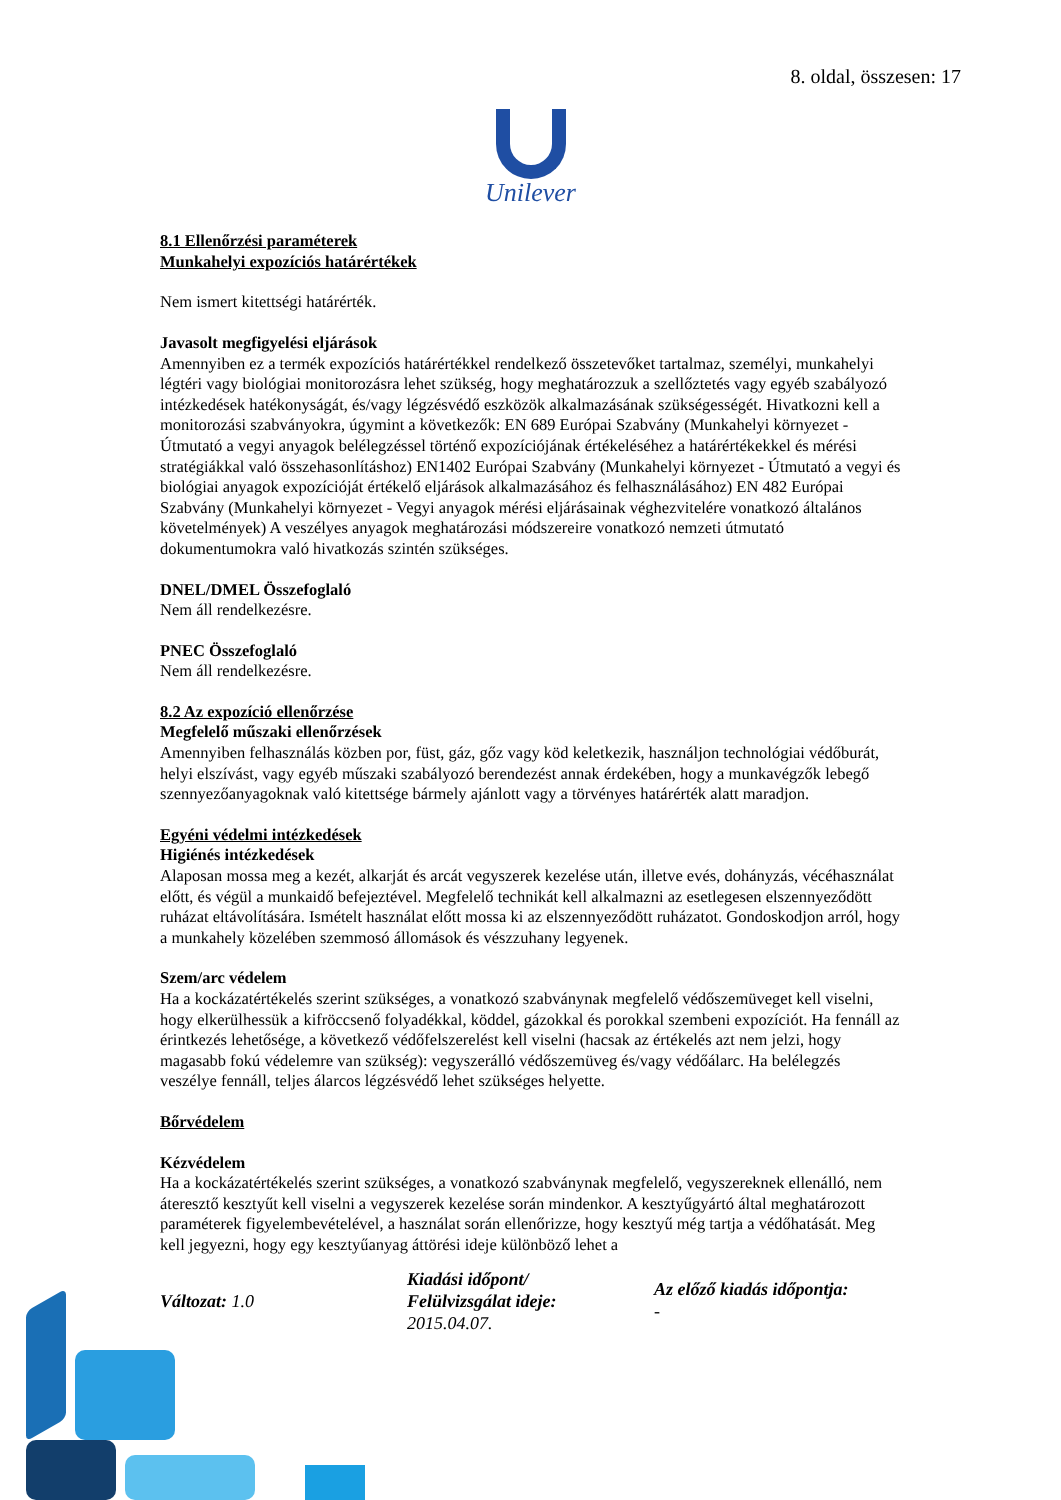8. oldal, összesen: 17
Unilever
8.1 Ellenőrzési paraméterek
Munkahelyi expozíciós határértékek
Nem ismert kitettségi határérték.
Javasolt megfigyelési eljárások
Amennyiben ez a termék expozíciós határértékkel rendelkező összetevőket tartalmaz, személyi, munkahelyi légtéri vagy biológiai monitorozásra lehet szükség, hogy meghatározzuk a szellőztetés vagy egyéb szabályozó intézkedések hatékonyságát, és/vagy légzésvédő eszközök alkalmazásának szükségességét. Hivatkozni kell a monitorozási szabványokra, úgymint a következők: EN 689 Európai Szabvány (Munkahelyi környezet - Útmutató a vegyi anyagok belélegzéssel történő expozíciójának értékeléséhez a határértékekkel és mérési stratégiákkal való összehasonlításhoz) EN1402 Európai Szabvány (Munkahelyi környezet - Útmutató a vegyi és biológiai anyagok expozícióját értékelő eljárások alkalmazásához és felhasználásához) EN 482 Európai Szabvány (Munkahelyi környezet - Vegyi anyagok mérési eljárásainak véghezvitelére vonatkozó általános követelmények) A veszélyes anyagok meghatározási módszereire vonatkozó nemzeti útmutató dokumentumokra való hivatkozás szintén szükséges.
DNEL/DMEL Összefoglaló
Nem áll rendelkezésre.
PNEC Összefoglaló
Nem áll rendelkezésre.
8.2 Az expozíció ellenőrzése
Megfelelő műszaki ellenőrzések
Amennyiben felhasználás közben por, füst, gáz, gőz vagy köd keletkezik, használjon technológiai védőburát, helyi elszívást, vagy egyéb műszaki szabályozó berendezést annak érdekében, hogy a munkavégzők lebegő szennyezőanyagoknak való kitettsége bármely ajánlott vagy a törvényes határérték alatt maradjon.
Egyéni védelmi intézkedések
Higiénés intézkedések
Alaposan mossa meg a kezét, alkarját és arcát vegyszerek kezelése után, illetve evés, dohányzás, vécéhasználat előtt, és végül a munkaidő befejeztével. Megfelelő technikát kell alkalmazni az esetlegesen elszennyeződött ruházat eltávolítására. Ismételt használat előtt mossa ki az elszennyeződött ruházatot. Gondoskodjon arról, hogy a munkahely közelében szemmosó állomások és vészzuhany legyenek.
Szem/arc védelem
Ha a kockázatértékelés szerint szükséges, a vonatkozó szabványnak megfelelő védőszemüveget kell viselni, hogy elkerülhessük a kifröccsenő folyadékkal, köddel, gázokkal és porokkal szembeni expozíciót. Ha fennáll az érintkezés lehetősége, a következő védőfelszerelést kell viselni (hacsak az értékelés azt nem jelzi, hogy magasabb fokú védelemre van szükség): vegyszerálló védőszemüveg és/vagy védőálarc. Ha belélegzés veszélye fennáll, teljes álarcos légzésvédő lehet szükséges helyette.
Bőrvédelem
Kézvédelem
Ha a kockázatértékelés szerint szükséges, a vonatkozó szabványnak megfelelő, vegyszereknek ellenálló, nem áteresztő kesztyűt kell viselni a vegyszerek kezelése során mindenkor. A kesztyűgyártó által meghatározott paraméterek figyelembevételével, a használat során ellenőrizze, hogy kesztyű még tartja a védőhatását. Meg kell jegyezni, hogy egy kesztyűanyag áttörési ideje különböző lehet a
Változat: 1.0
Kiadási időpont/
Felülvizsgálat ideje:
2015.04.07.
Az előző kiadás időpontja:
-